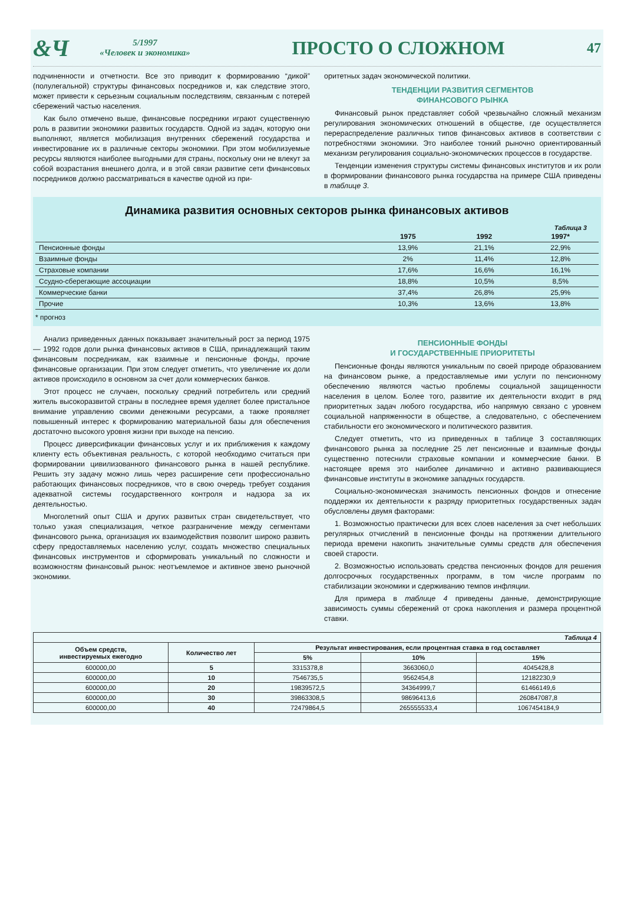&Ч
5/1997
«Человек и экономика»
ПРОСТО О СЛОЖНОМ
47
подчиненности и отчетности. Все это приводит к формированию “дикой” (полулегальной) структуры финансовых посредников и, как следствие этого, может привести к серьезным социальным последствиям, связанным с потерей сбережений частью населения.
Как было отмечено выше, финансовые посредники играют существенную роль в развитии экономики развитых государств. Одной из задач, которую они выполняют, является мобилизация внутренних сбережений государства и инвестирование их в различные секторы экономики. При этом мобилизуемые ресурсы являются наиболее выгодными для страны, поскольку они не влекут за собой возрастания внешнего долга, и в этой связи развитие сети финансовых посредников должно рассматриваться в качестве одной из при-
оритетных задач экономической политики.
ТЕНДЕНЦИИ РАЗВИТИЯ СЕГМЕНТОВ
ФИНАНСОВОГО РЫНКА
Финансовый рынок представляет собой чрезвычайно сложный механизм регулирования экономических отношений в обществе, где осуществляется перераспределение различных типов финансовых активов в соответствии с потребностями экономики. Это наиболее тонкий рыночно ориентированный механизм регулирования социально-экономических процессов в государстве.
Тенденции изменения структуры системы финансовых институтов и их роли в формировании финансового рынка государства на примере США приведены в таблице 3.
Динамика развития основных секторов рынка финансовых активов
Таблица 3
| | 1975 | 1992 | 1997* |
| --- | --- | --- | --- |
| Пенсионные фонды | 13,9% | 21,1% | 22,9% |
| Взаимные фонды | 2% | 11,4% | 12,8% |
| Страховые компании | 17,6% | 16,6% | 16,1% |
| Ссудно-сберегающие ассоциации | 18,8% | 10,5% | 8,5% |
| Коммерческие банки | 37,4% | 26,8% | 25,9% |
| Прочие | 10,3% | 13,6% | 13,8% |
* прогноз
Анализ приведенных данных показывает значительный рост за период 1975 — 1992 годов доли рынка финансовых активов в США, принадлежащий таким финансовым посредникам, как взаимные и пенсионные фонды, прочие финансовые организации. При этом следует отметить, что увеличение их доли активов происходило в основном за счет доли коммерческих банков.
Этот процесс не случаен, поскольку средний потребитель или средний житель высокоразвитой страны в последнее время уделяет более пристальное внимание управлению своими денежными ресурсами, а также проявляет повышенный интерес к формированию материальной базы для обеспечения достаточно высокого уровня жизни при выходе на пенсию.
Процесс диверсификации финансовых услуг и их приближения к каждому клиенту есть объективная реальность, с которой необходимо считаться при формировании цивилизованного финансового рынка в нашей республике. Решить эту задачу можно лишь через расширение сети профессионально работающих финансовых посредников, что в свою очередь требует создания адекватной системы государственного контроля и надзора за их деятельностью.
Многолетний опыт США и других развитых стран свидетельствует, что только узкая специализация, четкое разграничение между сегментами финансового рынка, организация их взаимодействия позволит широко развить сферу предоставляемых населению услуг, создать множество специальных финансовых инструментов и сформировать уникальный по сложности и возможностям финансовый рынок: неотъемлемое и активное звено рыночной экономики.
ПЕНСИОННЫЕ ФОНДЫ
И ГОСУДАРСТВЕННЫЕ ПРИОРИТЕТЫ
Пенсионные фонды являются уникальным по своей природе образованием на финансовом рынке, а предоставляемые ими услуги по пенсионному обеспечению являются частью проблемы социальной защищенности населения в целом. Более того, развитие их деятельности входит в ряд приоритетных задач любого государства, ибо напрямую связано с уровнем социальной напряженности в обществе, а следовательно, с обеспечением стабильности его экономического и политического развития.
Следует отметить, что из приведенных в таблице 3 составляющих финансового рынка за последние 25 лет пенсионные и взаимные фонды существенно потеснили страховые компании и коммерческие банки. В настоящее время это наиболее динамично и активно развивающиеся финансовые институты в экономике западных государств.
Социально-экономическая значимость пенсионных фондов и отнесение поддержки их деятельности к разряду приоритетных государственных задач обусловлены двумя факторами:
1. Возможностью практически для всех слоев населения за счет небольших регулярных отчислений в пенсионные фонды на протяжении длительного периода времени накопить значительные суммы средств для обеспечения своей старости.
2. Возможностью использовать средства пенсионных фондов для решения долгосрочных государственных программ, в том числе программ по стабилизации экономики и сдерживанию темпов инфляции.
Для примера в таблице 4 приведены данные, демонстрирующие зависимость суммы сбережений от срока накопления и размера процентной ставки.
| Таблица 4 | | | | |
| --- | --- | --- | --- | --- |
| Объем средств, инвестируемых ежегодно | Количество лет | Результат инвестирования, если процентная ставка в год составляет | | |
| | | 5% | 10% | 15% |
| 600000,00 | 5 | 3315378,8 | 3663060,0 | 4045428,8 |
| 600000,00 | 10 | 7546735,5 | 9562454,8 | 12182230,9 |
| 600000,00 | 20 | 19839572,5 | 34364999,7 | 61466149,6 |
| 600000,00 | 30 | 39863308,5 | 98696413,6 | 260847087,8 |
| 600000,00 | 40 | 72479864,5 | 265555533,4 | 1067454184,9 |